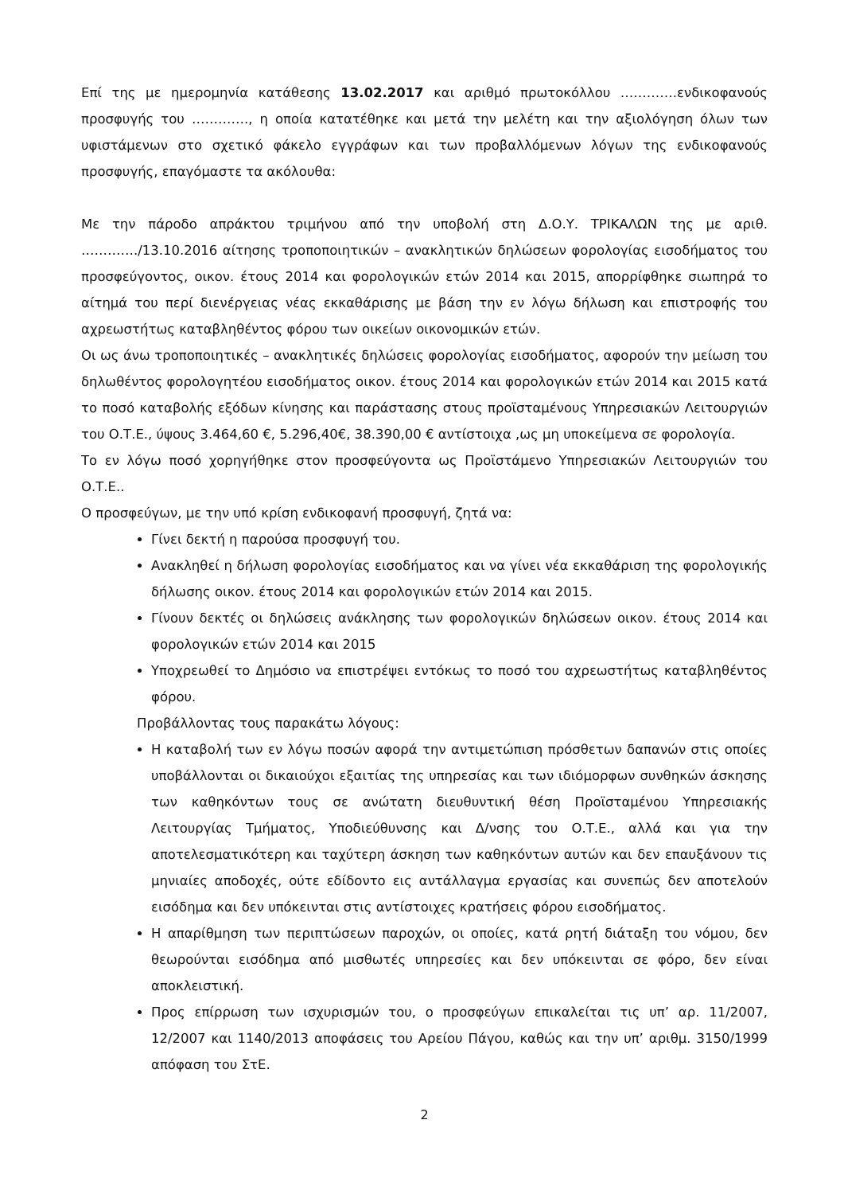Επί της με ημερομηνία κατάθεσης 13.02.2017 και αριθμό πρωτοκόλλου ………….ενδικοφανούς προσφυγής του …………., η οποία κατατέθηκε και μετά την μελέτη και την αξιολόγηση όλων των υφιστάμενων στο σχετικό φάκελο εγγράφων και των προβαλλόμενων λόγων της ενδικοφανούς προσφυγής, επαγόμαστε τα ακόλουθα:
Με την πάροδο απράκτου τριμήνου από την υποβολή στη Δ.Ο.Υ. ΤΡΙΚΑΛΩΝ της με αριθ. …………./13.10.2016 αίτησης τροποποιητικών – ανακλητικών δηλώσεων φορολογίας εισοδήματος του προσφεύγοντος, οικον. έτους 2014 και φορολογικών ετών 2014 και 2015, απορρίφθηκε σιωπηρά το αίτημά του περί διενέργειας νέας εκκαθάρισης με βάση την εν λόγω δήλωση και επιστροφής του αχρεωστήτως καταβληθέντος φόρου των οικείων οικονομικών ετών.
Οι ως άνω τροποποιητικές – ανακλητικές δηλώσεις φορολογίας εισοδήματος, αφορούν την μείωση του δηλωθέντος φορολογητέου εισοδήματος οικον. έτους 2014 και φορολογικών ετών 2014 και 2015 κατά το ποσό καταβολής εξόδων κίνησης και παράστασης στους προϊσταμένους Υπηρεσιακών Λειτουργιών του Ο.Τ.Ε., ύψους 3.464,60 €, 5.296,40€, 38.390,00 € αντίστοιχα ,ως μη υποκείμενα σε φορολογία.
Το εν λόγω ποσό χορηγήθηκε στον προσφεύγοντα ως Προϊστάμενο Υπηρεσιακών Λειτουργιών του Ο.Τ.Ε..
Ο προσφεύγων, με την υπό κρίση ενδικοφανή προσφυγή, ζητά να:
Γίνει δεκτή η παρούσα προσφυγή του.
Ανακληθεί η δήλωση φορολογίας εισοδήματος και να γίνει νέα εκκαθάριση της φορολογικής δήλωσης οικον. έτους 2014 και φορολογικών ετών 2014 και 2015.
Γίνουν δεκτές οι δηλώσεις ανάκλησης των φορολογικών δηλώσεων οικον. έτους 2014 και φορολογικών ετών 2014 και 2015
Υποχρεωθεί το Δημόσιο να επιστρέψει εντόκως το ποσό του αχρεωστήτως καταβληθέντος φόρου.
Προβάλλοντας τους παρακάτω λόγους:
Η καταβολή των εν λόγω ποσών αφορά την αντιμετώπιση πρόσθετων δαπανών στις οποίες υποβάλλονται οι δικαιούχοι εξαιτίας της υπηρεσίας και των ιδιόμορφων συνθηκών άσκησης των καθηκόντων τους σε ανώτατη διευθυντική θέση Προϊσταμένου Υπηρεσιακής Λειτουργίας Τμήματος, Υποδιεύθυνσης και Δ/νσης του Ο.Τ.Ε., αλλά και για την αποτελεσματικότερη και ταχύτερη άσκηση των καθηκόντων αυτών και δεν επαυξάνουν τις μηνιαίες αποδοχές, ούτε εδίδοντο εις αντάλλαγμα εργασίας και συνεπώς δεν αποτελούν εισόδημα και δεν υπόκεινται στις αντίστοιχες κρατήσεις φόρου εισοδήματος.
Η απαρίθμηση των περιπτώσεων παροχών, οι οποίες, κατά ρητή διάταξη του νόμου, δεν θεωρούνται εισόδημα από μισθωτές υπηρεσίες και δεν υπόκεινται σε φόρο, δεν είναι αποκλειστική.
Προς επίρρωση των ισχυρισμών του, ο προσφεύγων επικαλείται τις υπ’ αρ. 11/2007, 12/2007 και 1140/2013 αποφάσεις του Αρείου Πάγου, καθώς και την υπ’ αριθμ. 3150/1999 απόφαση του ΣτΕ.
2